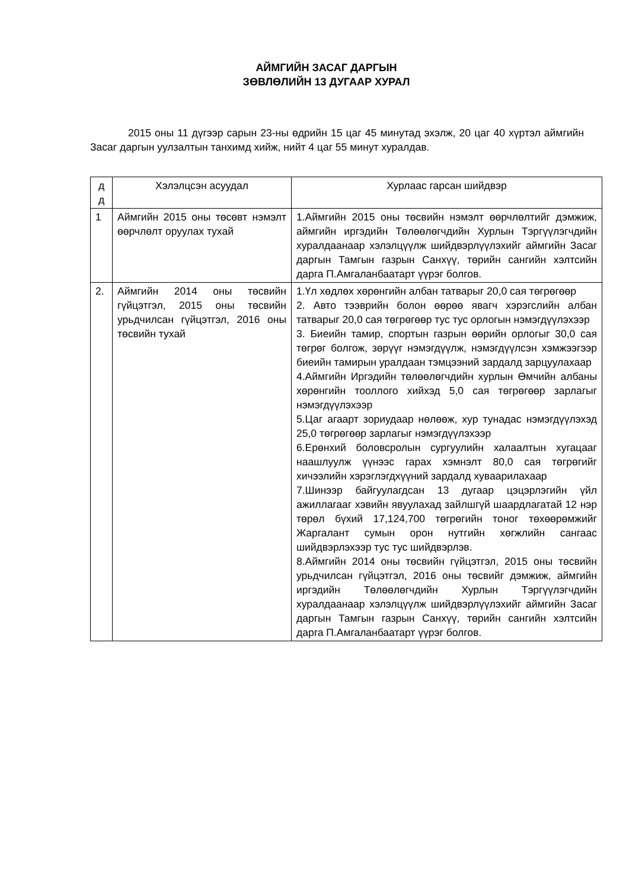АЙМГИЙН ЗАСАГ ДАРГЫН
ЗӨВЛӨЛИЙН 13 ДУГААР ХУРАЛ
2015 оны 11 дүгээр сарын 23-ны өдрийн 15 цаг 45 минутад эхэлж, 20 цаг 40 хүртэл аймгийн Засаг даргын уулзалтын танхимд хийж, нийт 4 цаг 55 минут хуралдав.
| д д | Хэлэлцсэн асуудал | Хурлаас гарсан шийдвэр |
| --- | --- | --- |
| 1 | Аймгийн 2015 оны төсөвт нэмэлт өөрчлөлт оруулах тухай | 1.Аймгийн 2015 оны төсвийн нэмэлт өөрчлөлтийг дэмжиж, аймгийн иргэдийн Төлөөлөгчдийн Хурлын Тэргүүлэгчдийн хуралдаанаар хэлэлцүүлж шийдвэрлүүлэхийг аймгийн Засаг даргын Тамгын газрын Санхүү, төрийн сангийн хэлтсийн дарга П.Амгаланбаатарт үүрэг болгов. |
| 2. | Аймгийн 2014 оны төсвийн гүйцэтгэл, 2015 оны төсвийн урьдчилсан гүйцэтгэл, 2016 оны төсвийн тухай | 1.Үл хөдлөх хөрөнгийн албан татварыг 20,0 сая төгрөгөөр 2. Авто тээврийн болон өөрөө явагч хэрэгслийн албан татварыг 20,0 сая төгрөгөөр тус тус орлогын нэмэгдүүлэхээр 3. Биеийн тамир, спортын газрын өөрийн орлогыг 30,0 сая төгрөг болгож, зөрүүг нэмэгдүүлж, нэмэгдүүлсэн хэмжээгээр биеийн тамирын уралдаан тэмцээний зардалд зарцуулахаар 4.Аймгийн Иргэдийн төлөөлөгчдийн хурлын Өмчийн албаны хөрөнгийн тооллого хийхэд 5,0 сая төгрөгөөр зарлагыг нэмэгдүүлэхээр 5.Цаг агаарт зориудаар нөлөөж, хур тунадас нэмэгдүүлэхэд 25,0 төгрөгөөр зарлагыг нэмэгдүүлэхээр 6.Ерөнхий боловсролын сургуулийн халаалтын хугацааг наашлуулж үүнээс гарах хэмнэлт 80,0 сая төгрөгийг хичээлийн хэрэглэгдхүүний зардалд хуваарилахаар 7.Шинээр байгуулагдсан 13 дугаар цэцэрлэгийн үйл ажиллагааг хэвийн явуулахад зайлшгүй шаардлагатай 12 нэр төрөл бүхий 17,124,700 төгрөгийн тоног төхөөрөмжийг Жаргалант сумын орон нутгийн хөгжлийн сангаас шийдвэрлэхээр тус тус шийдвэрлэв. 8.Аймгийн 2014 оны төсвийн гүйцэтгэл, 2015 оны төсвийн урьдчилсан гүйцэтгэл, 2016 оны төсвийг дэмжиж, аймгийн иргэдийн Төлөөлөгчдийн Хурлын Тэргүүлэгчдийн хуралдаанаар хэлэлцүүлж шийдвэрлүүлэхийг аймгийн Засаг даргын Тамгын газрын Санхүү, төрийн сангийн хэлтсийн дарга П.Амгаланбаатарт үүрэг болгов. |